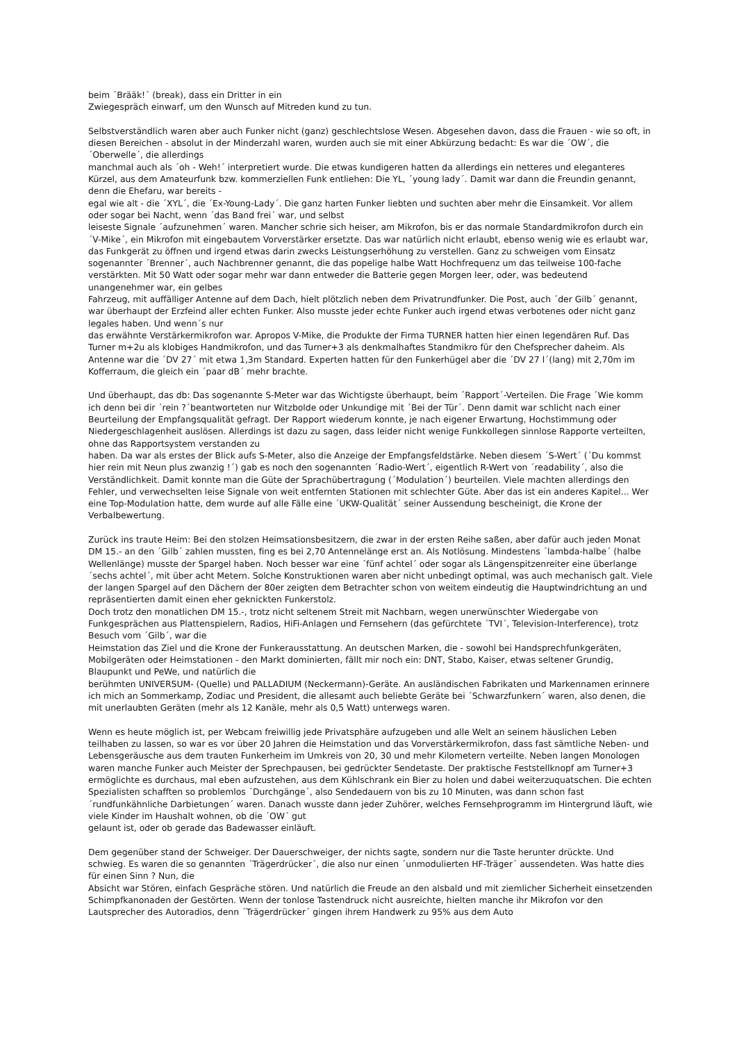beim ´Brääk!´ (break), dass ein Dritter in ein
Zwiegespräch einwarf, um den Wunsch auf Mitreden kund zu tun.
Selbstverständlich waren aber auch Funker nicht (ganz) geschlechtslose Wesen. Abgesehen davon, dass die Frauen - wie so oft, in diesen Bereichen - absolut in der Minderzahl waren, wurden auch sie mit einer Abkürzung bedacht: Es war die ´OW´, die ´Oberwelle´, die allerdings
manchmal auch als ´oh - Weh!´ interpretiert wurde. Die etwas kundigeren hatten da allerdings ein netteres und eleganteres Kürzel, aus dem Amateurfunk bzw. kommerziellen Funk entliehen: Die YL, ´young lady´. Damit war dann die Freundin genannt, denn die Ehefaru, war bereits -
egal wie alt - die ´XYL´, die ´Ex-Young-Lady´. Die ganz harten Funker liebten und suchten aber mehr die Einsamkeit. Vor allem oder sogar bei Nacht, wenn ´das Band frei´ war, und selbst
leiseste Signale ´aufzunehmen´ waren. Mancher schrie sich heiser, am Mikrofon, bis er das normale Standardmikrofon durch ein ´V-Mike´, ein Mikrofon mit eingebautem Vorverstärker ersetzte. Das war natürlich nicht erlaubt, ebenso wenig wie es erlaubt war, das Funkgerät zu öffnen und irgend etwas darin zwecks Leistungserhöhung zu verstellen. Ganz zu schweigen vom Einsatz sogenannter ´Brenner´, auch Nachbrenner genannt, die das popelige halbe Watt Hochfrequenz um das teilweise 100-fache verstärkten. Mit 50 Watt oder sogar mehr war dann entweder die Batterie gegen Morgen leer, oder, was bedeutend unangenehmer war, ein gelbes
Fahrzeug, mit auffälliger Antenne auf dem Dach, hielt plötzlich neben dem Privatrundfunker. Die Post, auch ´der Gilb´ genannt, war überhaupt der Erzfeind aller echten Funker. Also musste jeder echte Funker auch irgend etwas verbotenes oder nicht ganz legales haben. Und wenn´s nur
das erwähnte Verstärkermikrofon war. Apropos V-Mike, die Produkte der Firma TURNER hatten hier einen legendären Ruf. Das Turner m+2u als klobiges Handmikrofon, und das Turner+3 als denkmalhaftes Standmikro für den Chefsprecher daheim. Als Antenne war die ´DV 27´ mit etwa 1,3m Standard. Experten hatten für den Funkerhügel aber die ´DV 27 l´(lang) mit 2,70m im Kofferraum, die gleich ein ´paar dB´ mehr brachte.
Und überhaupt, das db: Das sogenannte S-Meter war das Wichtigste überhaupt, beim ´Rapport´-Verteilen. Die Frage ´Wie komm ich denn bei dir ´rein ?´beantworteten nur Witzbolde oder Unkundige mit ´Bei der Tür´. Denn damit war schlicht nach einer Beurteilung der Empfangsqualität gefragt. Der Rapport wiederum konnte, je nach eigener Erwartung, Hochstimmung oder Niedergeschlagenheit auslösen. Allerdings ist dazu zu sagen, dass leider nicht wenige Funkkollegen sinnlose Rapporte verteilten, ohne das Rapportsystem verstanden zu
haben. Da war als erstes der Blick aufs S-Meter, also die Anzeige der Empfangsfeldstärke. Neben diesem ´S-Wert´ (´Du kommst hier rein mit Neun plus zwanzig !´) gab es noch den sogenannten ´Radio-Wert´, eigentlich R-Wert von ´readability´, also die Verständlichkeit. Damit konnte man die Güte der Sprachübertragung (´Modulation´) beurteilen. Viele machten allerdings den Fehler, und verwechselten leise Signale von weit entfernten Stationen mit schlechter Güte. Aber das ist ein anderes Kapitel... Wer eine Top-Modulation hatte, dem wurde auf alle Fälle eine ´UKW-Qualität´ seiner Aussendung bescheinigt, die Krone der Verbalbewertung.
Zurück ins traute Heim: Bei den stolzen Heimsationsbesitzern, die zwar in der ersten Reihe saßen, aber dafür auch jeden Monat DM 15.- an den ´Gilb´ zahlen mussten, fing es bei 2,70 Antennelänge erst an. Als Notlösung. Mindestens ´lambda-halbe´ (halbe Wellenlänge) musste der Spargel haben. Noch besser war eine ´fünf achtel´ oder sogar als Längenspitzenreiter eine überlange ´sechs achtel´, mit über acht Metern. Solche Konstruktionen waren aber nicht unbedingt optimal, was auch mechanisch galt. Viele der langen Spargel auf den Dächern der 80er zeigten dem Betrachter schon von weitem eindeutig die Hauptwindrichtung an und repräsentierten damit einen eher geknickten Funkerstolz.
Doch trotz den monatlichen DM 15.-, trotz nicht seltenem Streit mit Nachbarn, wegen unerwünschter Wiedergabe von Funkgesprächen aus Plattenspielern, Radios, HiFi-Anlagen und Fernsehern (das gefürchtete ´TVI´, Television-Interference), trotz Besuch vom ´Gilb´, war die
Heimstation das Ziel und die Krone der Funkerausstattung. An deutschen Marken, die - sowohl bei Handsprechfunkgeräten, Mobilgeräten oder Heimstationen - den Markt dominierten, fällt mir noch ein: DNT, Stabo, Kaiser, etwas seltener Grundig, Blaupunkt und PeWe, und natürlich die
berühmten UNIVERSUM- (Quelle) und PALLADIUM (Neckermann)-Geräte. An ausländischen Fabrikaten und Markennamen erinnere ich mich an Sommerkamp, Zodiac und President, die allesamt auch beliebte Geräte bei ´Schwarzfunkern´ waren, also denen, die mit unerlaubten Geräten (mehr als 12 Kanäle, mehr als 0,5 Watt) unterwegs waren.
Wenn es heute möglich ist, per Webcam freiwillig jede Privatsphäre aufzugeben und alle Welt an seinem häuslichen Leben teilhaben zu lassen, so war es vor über 20 Jahren die Heimstation und das Vorverstärkermikrofon, dass fast sämtliche Neben- und Lebensgeräusche aus dem trauten Funkerheim im Umkreis von 20, 30 und mehr Kilometern verteilte. Neben langen Monologen waren manche Funker auch Meister der Sprechpausen, bei gedrückter Sendetaste. Der praktische Feststellknopf am Turner+3 ermöglichte es durchaus, mal eben aufzustehen, aus dem Kühlschrank ein Bier zu holen und dabei weiterzuquatschen. Die echten Spezialisten schafften so problemlos ´Durchgänge´, also Sendedauern von bis zu 10 Minuten, was dann schon fast ´rundfunkähnliche Darbietungen´ waren. Danach wusste dann jeder Zuhörer, welches Fernsehprogramm im Hintergrund läuft, wie viele Kinder im Haushalt wohnen, ob die ´OW´ gut
gelaunt ist, oder ob gerade das Badewasser einläuft.
Dem gegenüber stand der Schweiger. Der Dauerschweiger, der nichts sagte, sondern nur die Taste herunter drückte. Und schwieg. Es waren die so genannten ´Trägerdrücker´, die also nur einen ´unmodulierten HF-Träger´ aussendeten. Was hatte dies für einen Sinn ? Nun, die
Absicht war Stören, einfach Gespräche stören. Und natürlich die Freude an den alsbald und mit ziemlicher Sicherheit einsetzenden Schimpfkanonaden der Gestörten. Wenn der tonlose Tastendruck nicht ausreichte, hielten manche ihr Mikrofon vor den Lautsprecher des Autoradios, denn ´Trägerdrücker´ gingen ihrem Handwerk zu 95% aus dem Auto